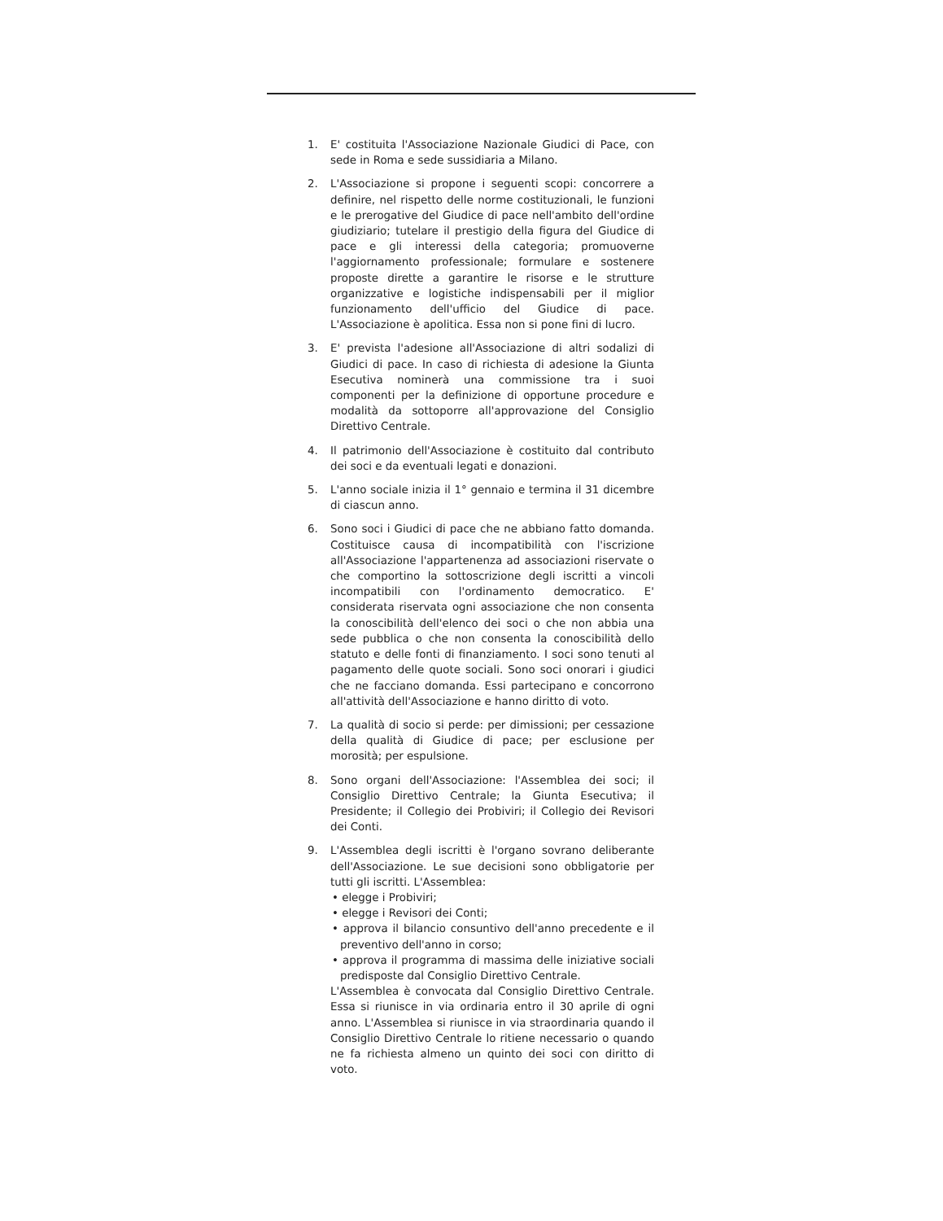1. E' costituita l'Associazione Nazionale Giudici di Pace, con sede in Roma e sede sussidiaria a Milano.
2. L'Associazione si propone i seguenti scopi: concorrere a definire, nel rispetto delle norme costituzionali, le funzioni e le prerogative del Giudice di pace nell'ambito dell'ordine giudiziario; tutelare il prestigio della figura del Giudice di pace e gli interessi della categoria; promuoverne l'aggiornamento professionale; formulare e sostenere proposte dirette a garantire le risorse e le strutture organizzative e logistiche indispensabili per il miglior funzionamento dell'ufficio del Giudice di pace. L'Associazione è apolitica. Essa non si pone fini di lucro.
3. E' prevista l'adesione all'Associazione di altri sodalizi di Giudici di pace. In caso di richiesta di adesione la Giunta Esecutiva nominerà una commissione tra i suoi componenti per la definizione di opportune procedure e modalità da sottoporre all'approvazione del Consiglio Direttivo Centrale.
4. Il patrimonio dell'Associazione è costituito dal contributo dei soci e da eventuali legati e donazioni.
5. L'anno sociale inizia il 1° gennaio e termina il 31 dicembre di ciascun anno.
6. Sono soci i Giudici di pace che ne abbiano fatto domanda. Costituisce causa di incompatibilità con l'iscrizione all'Associazione l'appartenenza ad associazioni riservate o che comportino la sottoscrizione degli iscritti a vincoli incompatibili con l'ordinamento democratico. E' considerata riservata ogni associazione che non consenta la conoscibilità dell'elenco dei soci o che non abbia una sede pubblica o che non consenta la conoscibilità dello statuto e delle fonti di finanziamento. I soci sono tenuti al pagamento delle quote sociali. Sono soci onorari i giudici che ne facciano domanda. Essi partecipano e concorrono all'attività dell'Associazione e hanno diritto di voto.
7. La qualità di socio si perde: per dimissioni; per cessazione della qualità di Giudice di pace; per esclusione per morosità; per espulsione.
8. Sono organi dell'Associazione: l'Assemblea dei soci; il Consiglio Direttivo Centrale; la Giunta Esecutiva; il Presidente; il Collegio dei Probiviri; il Collegio dei Revisori dei Conti.
9. L'Assemblea degli iscritti è l'organo sovrano deliberante dell'Associazione. Le sue decisioni sono obbligatorie per tutti gli iscritti. L'Assemblea:
• elegge i Probiviri;
• elegge i Revisori dei Conti;
• approva il bilancio consuntivo dell'anno precedente e il preventivo dell'anno in corso;
• approva il programma di massima delle iniziative sociali predisposte dal Consiglio Direttivo Centrale.
L'Assemblea è convocata dal Consiglio Direttivo Centrale. Essa si riunisce in via ordinaria entro il 30 aprile di ogni anno. L'Assemblea si riunisce in via straordinaria quando il Consiglio Direttivo Centrale lo ritiene necessario o quando ne fa richiesta almeno un quinto dei soci con diritto di voto.